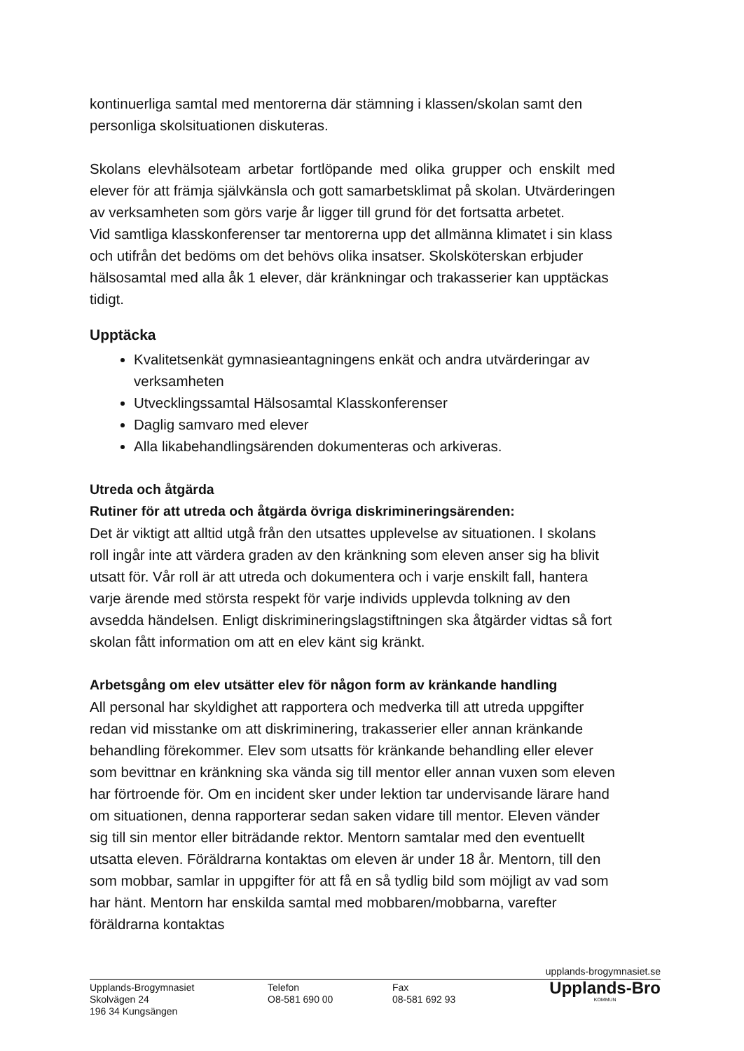kontinuerliga samtal med mentorerna där stämning i klassen/skolan samt den personliga skolsituationen diskuteras.
Skolans elevhälsoteam arbetar fortlöpande med olika grupper och enskilt med elever för att främja självkänsla och gott samarbetsklimat på skolan. Utvärderingen av verksamheten som görs varje år ligger till grund för det fortsatta arbetet.
Vid samtliga klasskonferenser tar mentorerna upp det allmänna klimatet i sin klass och utifrån det bedöms om det behövs olika insatser. Skolsköterskan erbjuder hälsosamtal med alla åk 1 elever, där kränkningar och trakasserier kan upptäckas tidigt.
Upptäcka
Kvalitetsenkät gymnasieantagningens enkät och andra utvärderingar av verksamheten
Utvecklingssamtal Hälsosamtal Klasskonferenser
Daglig samvaro med elever
Alla likabehandlingsärenden dokumenteras och arkiveras.
Utreda och åtgärda
Rutiner för att utreda och åtgärda övriga diskrimineringsärenden:
Det är viktigt att alltid utgå från den utsattes upplevelse av situationen. I skolans roll ingår inte att värdera graden av den kränkning som eleven anser sig ha blivit utsatt för. Vår roll är att utreda och dokumentera och i varje enskilt fall, hantera varje ärende med största respekt för varje individs upplevda tolkning av den avsedda händelsen. Enligt diskrimineringslagstiftningen ska åtgärder vidtas så fort skolan fått information om att en elev känt sig kränkt.
Arbetsgång om elev utsätter elev för någon form av kränkande handling
All personal har skyldighet att rapportera och medverka till att utreda uppgifter redan vid misstanke om att diskriminering, trakasserier eller annan kränkande behandling förekommer. Elev som utsatts för kränkande behandling eller elever som bevittnar en kränkning ska vända sig till mentor eller annan vuxen som eleven har förtroende för. Om en incident sker under lektion tar undervisande lärare hand om situationen, denna rapporterar sedan saken vidare till mentor. Eleven vänder sig till sin mentor eller biträdande rektor. Mentorn samtalar med den eventuellt utsatta eleven. Föräldrarna kontaktas om eleven är under 18 år. Mentorn, till den som mobbar, samlar in uppgifter för att få en så tydlig bild som möjligt av vad som har hänt. Mentorn har enskilda samtal med mobbaren/mobbarna, varefter föräldrarna kontaktas
upplands-brogymnasiet.se
Upplands-Brogymnasiet
Skolvägen 24
196 34 Kungsängen
Telefon
O8-581 690 00
Fax
08-581 692 93
Upplands-Bro
KOMMUN